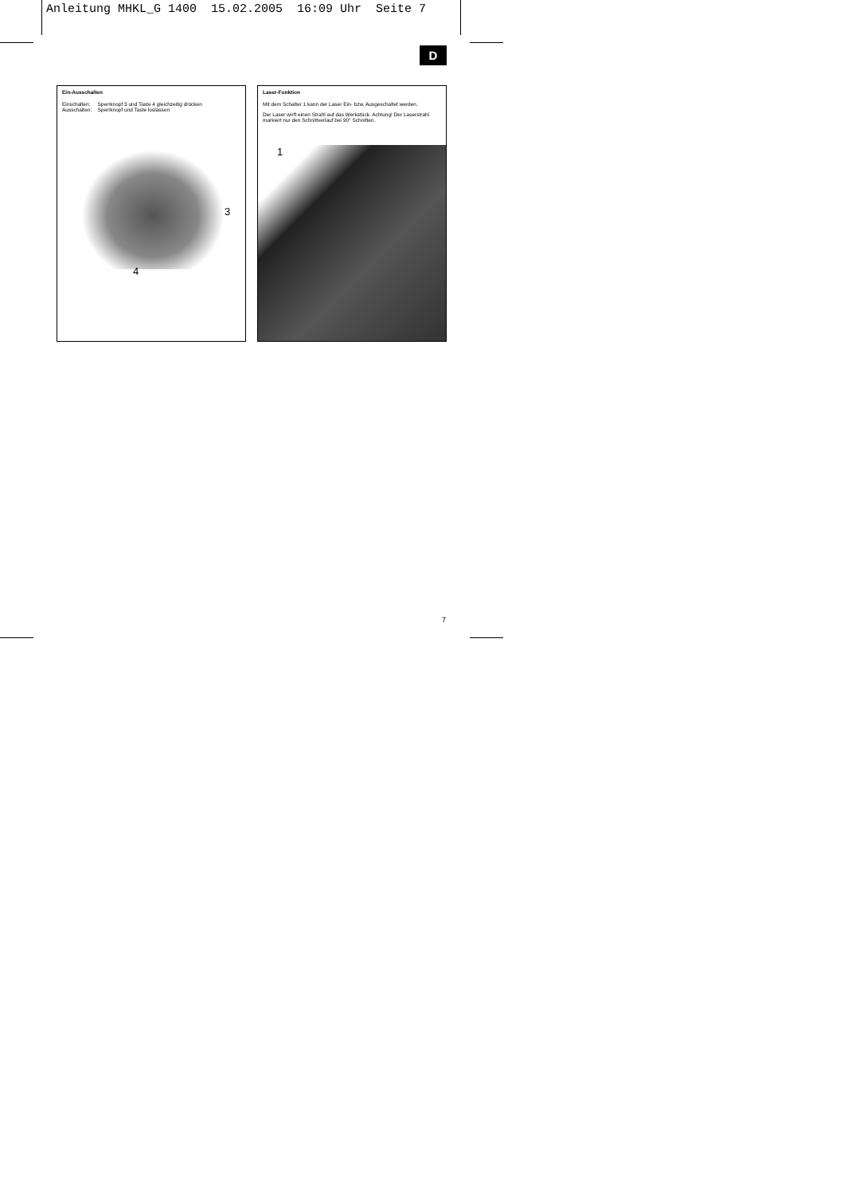Anleitung MHKL_G 1400 15.02.2005 16:09 Uhr Seite 7
D
Ein-Ausschalten
Einschalten: Sperrknopf 3 und Taste 4 gleichzeitig drücken
Ausschalten: Sperrknopf und Taste loslassen
3
4
Laser-Funktion
Mit dem Schalter 1 kann der Laser Ein- bzw. Ausgeschaltet werden.
Der Laser wirft einen Strahl auf das Werkstück. Achtung! Der Laserstrahl markiert nur den Schnittverlauf bei 90° Schnitten.
1
7